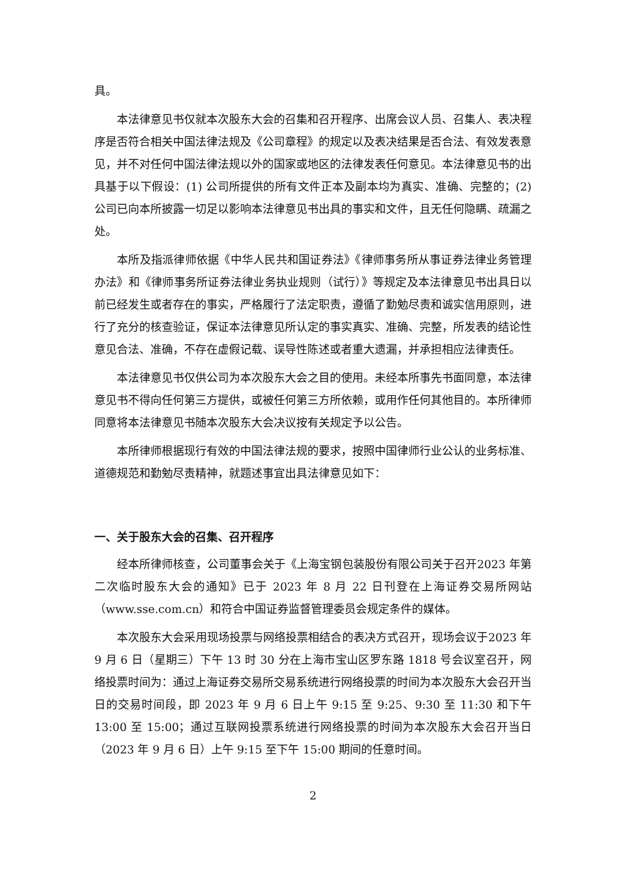具。
本法律意见书仅就本次股东大会的召集和召开程序、出席会议人员、召集人、表决程序是否符合相关中国法律法规及《公司章程》的规定以及表决结果是否合法、有效发表意见，并不对任何中国法律法规以外的国家或地区的法律发表任何意见。本法律意见书的出具基于以下假设：(1) 公司所提供的所有文件正本及副本均为真实、准确、完整的；(2) 公司已向本所披露一切足以影响本法律意见书出具的事实和文件，且无任何隐瞒、疏漏之处。
本所及指派律师依据《中华人民共和国证券法》《律师事务所从事证券法律业务管理办法》和《律师事务所证券法律业务执业规则（试行）》等规定及本法律意见书出具日以前已经发生或者存在的事实，严格履行了法定职责，遵循了勤勉尽责和诚实信用原则，进行了充分的核查验证，保证本法律意见所认定的事实真实、准确、完整，所发表的结论性意见合法、准确，不存在虚假记载、误导性陈述或者重大遗漏，并承担相应法律责任。
本法律意见书仅供公司为本次股东大会之目的使用。未经本所事先书面同意，本法律意见书不得向任何第三方提供，或被任何第三方所依赖，或用作任何其他目的。本所律师同意将本法律意见书随本次股东大会决议按有关规定予以公告。
本所律师根据现行有效的中国法律法规的要求，按照中国律师行业公认的业务标准、道德规范和勤勉尽责精神，就题述事宜出具法律意见如下：
一、关于股东大会的召集、召开程序
经本所律师核查，公司董事会关于《上海宝钢包装股份有限公司关于召开2023 年第二次临时股东大会的通知》已于 2023 年 8 月 22 日刊登在上海证券交易所网站（www.sse.com.cn）和符合中国证券监督管理委员会规定条件的媒体。
本次股东大会采用现场投票与网络投票相结合的表决方式召开，现场会议于2023 年 9 月 6 日（星期三）下午 13 时 30 分在上海市宝山区罗东路 1818 号会议室召开，网络投票时间为：通过上海证券交易所交易系统进行网络投票的时间为本次股东大会召开当日的交易时间段，即 2023 年 9 月 6 日上午 9:15 至 9:25、9:30 至 11:30 和下午 13:00 至 15:00；通过互联网投票系统进行网络投票的时间为本次股东大会召开当日（2023 年 9 月 6 日）上午 9:15 至下午 15:00 期间的任意时间。
2